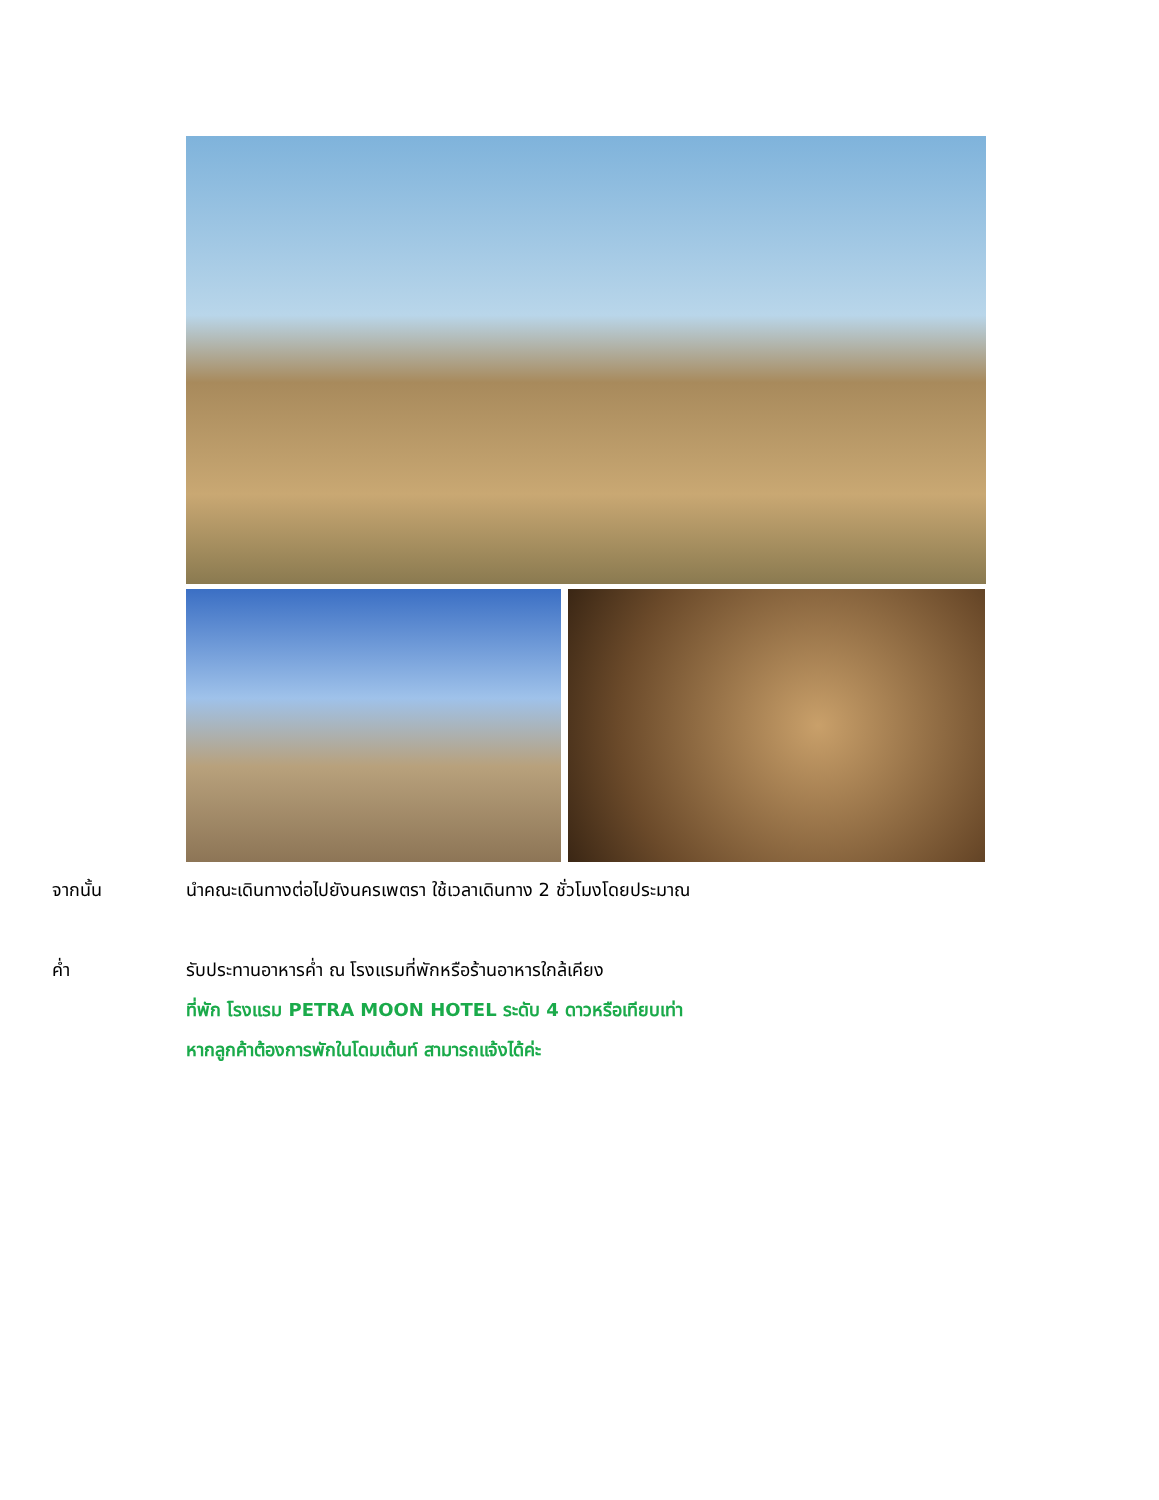จากนั้น นำคณะเดินทางต่อไปยังนครเพตรา ใช้เวลาเดินทาง 2 ชั่วโมงโดยประมาณ
ค่ำ รับประทานอาหารค่ำ ณ โรงแรมที่พักหรือร้านอาหารใกล้เคียง
ที่พัก โรงแรม PETRA MOON HOTEL ระดับ 4 ดาวหรือเทียบเท่า
หากลูกค้าต้องการพักในโดมเต้นท์ สามารถแจ้งได้ค่ะ